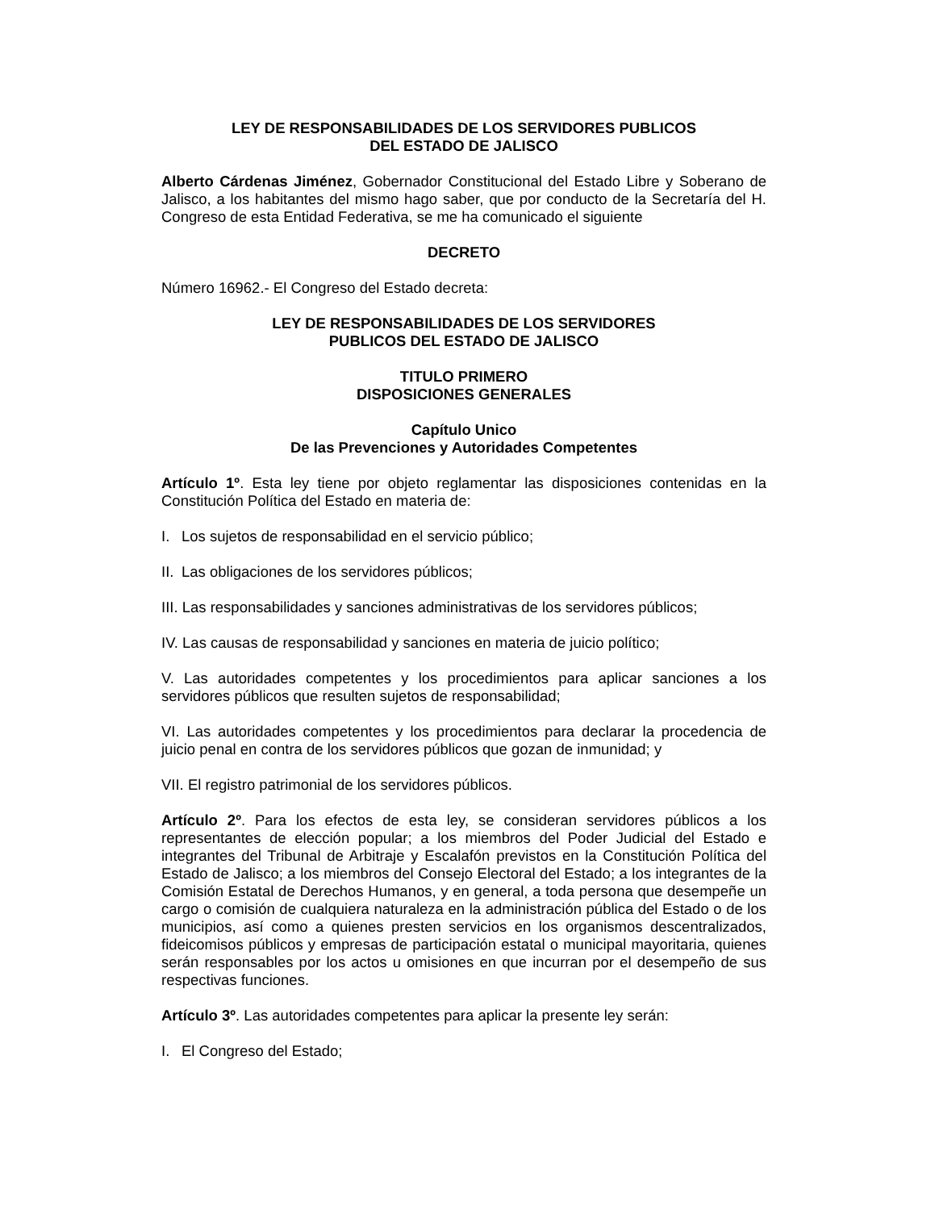LEY DE RESPONSABILIDADES DE LOS SERVIDORES PUBLICOS
DEL ESTADO DE JALISCO
Alberto Cárdenas Jiménez, Gobernador Constitucional del Estado Libre y Soberano de Jalisco, a los habitantes del mismo hago saber, que por conducto de la Secretaría del H. Congreso de esta Entidad Federativa, se me ha comunicado el siguiente
DECRETO
Número 16962.- El Congreso del Estado decreta:
LEY DE RESPONSABILIDADES DE LOS SERVIDORES
PUBLICOS DEL ESTADO DE JALISCO
TITULO PRIMERO
DISPOSICIONES GENERALES
Capítulo Unico
De las Prevenciones y Autoridades Competentes
Artículo 1º. Esta ley tiene por objeto reglamentar las disposiciones contenidas en la Constitución Política del Estado en materia de:
I. Los sujetos de responsabilidad en el servicio público;
II. Las obligaciones de los servidores públicos;
III. Las responsabilidades y sanciones administrativas de los servidores públicos;
IV. Las causas de responsabilidad y sanciones en materia de juicio político;
V. Las autoridades competentes y los procedimientos para aplicar sanciones a los servidores públicos que resulten sujetos de responsabilidad;
VI. Las autoridades competentes y los procedimientos para declarar la procedencia de juicio penal en contra de los servidores públicos que gozan de inmunidad; y
VII. El registro patrimonial de los servidores públicos.
Artículo 2º. Para los efectos de esta ley, se consideran servidores públicos a los representantes de elección popular; a los miembros del Poder Judicial del Estado e integrantes del Tribunal de Arbitraje y Escalafón previstos en la Constitución Política del Estado de Jalisco; a los miembros del Consejo Electoral del Estado; a los integrantes de la Comisión Estatal de Derechos Humanos, y en general, a toda persona que desempeñe un cargo o comisión de cualquiera naturaleza en la administración pública del Estado o de los municipios, así como a quienes presten servicios en los organismos descentralizados, fideicomisos públicos y empresas de participación estatal o municipal mayoritaria, quienes serán responsables por los actos u omisiones en que incurran por el desempeño de sus respectivas funciones.
Artículo 3º. Las autoridades competentes para aplicar la presente ley serán:
I. El Congreso del Estado;